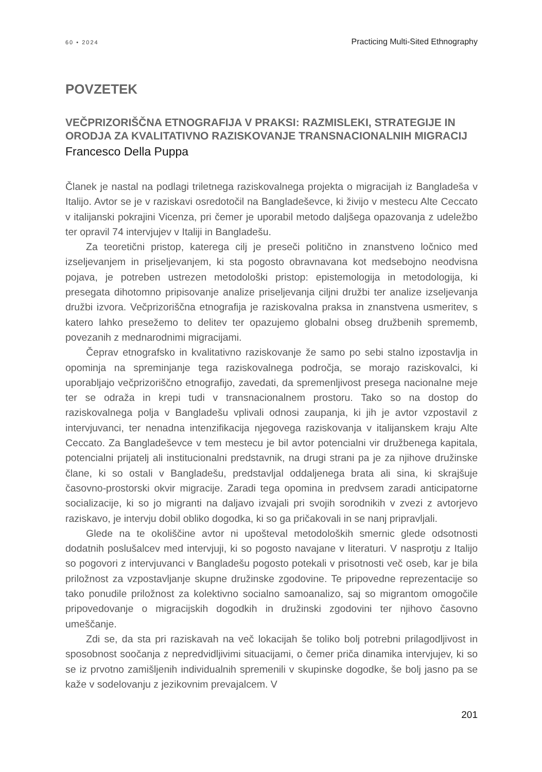60 • 2024 Practicing Multi-Sited Ethnography
POVZETEK
VEČPRIZORIŠČNA ETNOGRAFIJA V PRAKSI: RAZMISLEKI, STRATEGIJE IN ORODJA ZA KVALITATIVNO RAZISKOVANJE TRANSNACIONALNIH MIGRACIJ
Francesco Della Puppa
Članek je nastal na podlagi triletnega raziskovalnega projekta o migracijah iz Bangladeša v Italijo. Avtor se je v raziskavi osredotočil na Bangladeševce, ki živijo v mestecu Alte Ceccato v italijanski pokrajini Vicenza, pri čemer je uporabil metodo daljšega opazovanja z udeležbo ter opravil 74 intervjujev v Italiji in Bangladešu.
Za teoretični pristop, katerega cilj je preseči politično in znanstveno ločnico med izseljevanjem in priseljevanjem, ki sta pogosto obravnavana kot medsebojno neodvisna pojava, je potreben ustrezen metodološki pristop: epistemologija in metodologija, ki presegata dihotomno pripisovanje analize priseljevanja ciljni družbi ter analize izseljevanja družbi izvora. Večprizoriščna etnografija je raziskovalna praksa in znanstvena usmeritev, s katero lahko presežemo to delitev ter opazujemo globalni obseg družbenih sprememb, povezanih z mednarodnimi migracijami.
Čeprav etnografsko in kvalitativno raziskovanje že samo po sebi stalno izpostavlja in opominja na spreminjanje tega raziskovalnega področja, se morajo raziskovalci, ki uporabljajo večprizoriščno etnografijo, zavedati, da spremenljivost presega nacionalne meje ter se odraža in krepi tudi v transnacionalnem prostoru. Tako so na dostop do raziskovalnega polja v Bangladešu vplivali odnosi zaupanja, ki jih je avtor vzpostavil z intervjuvanci, ter nenadna intenzifikacija njegovega raziskovanja v italijanskem kraju Alte Ceccato. Za Bangladeševce v tem mestecu je bil avtor potencialni vir družbenega kapitala, potencialni prijatelj ali institucionalni predstavnik, na drugi strani pa je za njihove družinske člane, ki so ostali v Bangladešu, predstavljal oddaljenega brata ali sina, ki skrajšuje časovno-prostorski okvir migracije. Zaradi tega opomina in predvsem zaradi anticipatorne socializacije, ki so jo migranti na daljavo izvajali pri svojih sorodnikih v zvezi z avtorjevo raziskavo, je intervju dobil obliko dogodka, ki so ga pričakovali in se nanj pripravljali.
Glede na te okoliščine avtor ni upošteval metodoloških smernic glede odsotnosti dodatnih poslušalcev med intervjuji, ki so pogosto navajane v literaturi. V nasprotju z Italijo so pogovori z intervjuvanci v Bangladešu pogosto potekali v prisotnosti več oseb, kar je bila priložnost za vzpostavljanje skupne družinske zgodovine. Te pripovedne reprezentacije so tako ponudile priložnost za kolektivno socialno samoanalizo, saj so migrantom omogočile pripovedovanje o migracijskih dogodkih in družinski zgodovini ter njihovo časovno umeščanje.
Zdi se, da sta pri raziskavah na več lokacijah še toliko bolj potrebni prilagodljivost in sposobnost soočanja z nepredvidljivimi situacijami, o čemer priča dinamika intervjujev, ki so se iz prvotno zamišljenih individualnih spremenili v skupinske dogodke, še bolj jasno pa se kaže v sodelovanju z jezikovnim prevajalcem. V
201